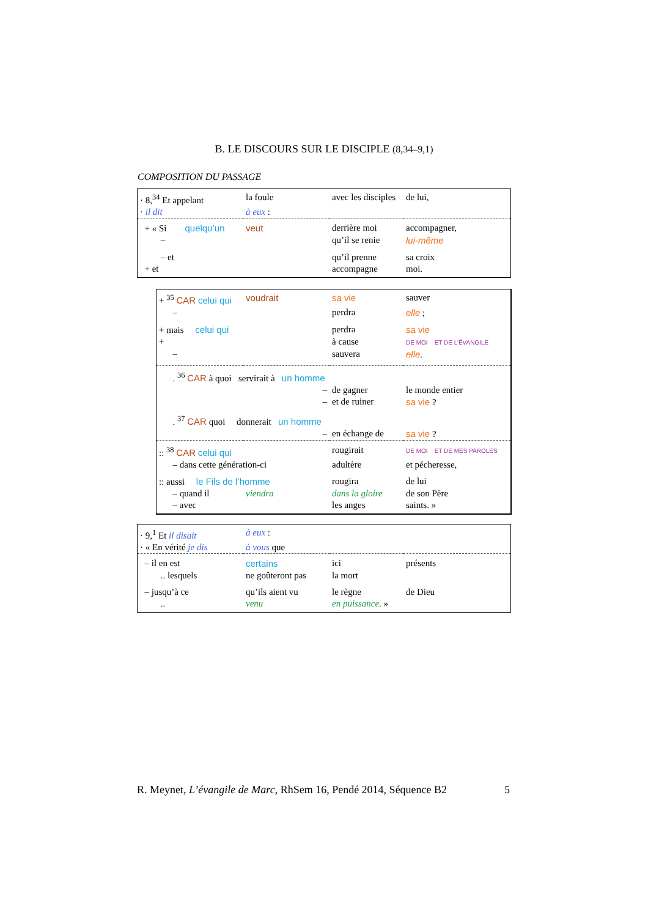B. LE DISCOURS SUR LE DISCIPLE (8,34–9,1)
COMPOSITION DU PASSAGE
| · 8,<sup>34</sup> Et appelant | la foule | avec les disciples | de lui, |
| · il dit | à eux : | | |
| + « Si quelqu’un | veut | derrière moi | accompagner, |
| – | | qu’il se renie | lui-même |
| – et | | qu’il prenne | sa croix |
| + et | | accompagne | moi. |
| + <sup>35</sup> CAR celui qui | voudrait | sa vie | sauver |
| – | | perdra | elle ; |
| + mais celui qui | | perdra | sa vie |
| + | | à cause | DE MOI ET DE L’ÉVANGILE |
| – | | sauvera | elle . |
| . <sup>36</sup> CAR à quoi servirait à un homme | | | |
| | – | de gagner | le monde entier |
| | – | et de ruiner | sa vie ? |
| . <sup>37</sup> CAR quoi donnerait un homme | | | |
| | – | en échange de | sa vie ? |
| :: <sup>38</sup> CAR celui qui | | rougirait | DE MOI ET DE MES PAROLES |
| – dans cette génération-ci | | adultère | et pécheresse, |
| :: aussi le Fils de l’homme | | rougira | de lui |
| – quand il | viendra | dans la gloire | de son Père |
| – avec | | les anges | saints. » |
| · 9,<sup>1</sup> Et il disait | à eux : | | |
| · « En vérité je dis | à vous que | | |
| – il en est | certains | ici | présents |
| .. lesquels | ne goûteront pas | la mort | |
| – jusqu’à ce | qu’ils aient vu | le règne | de Dieu |
| .. | venu | en puissance . » | |
R. Meynet, L’évangile de Marc, RhSem 16, Pendé 2014, Séquence B2 5